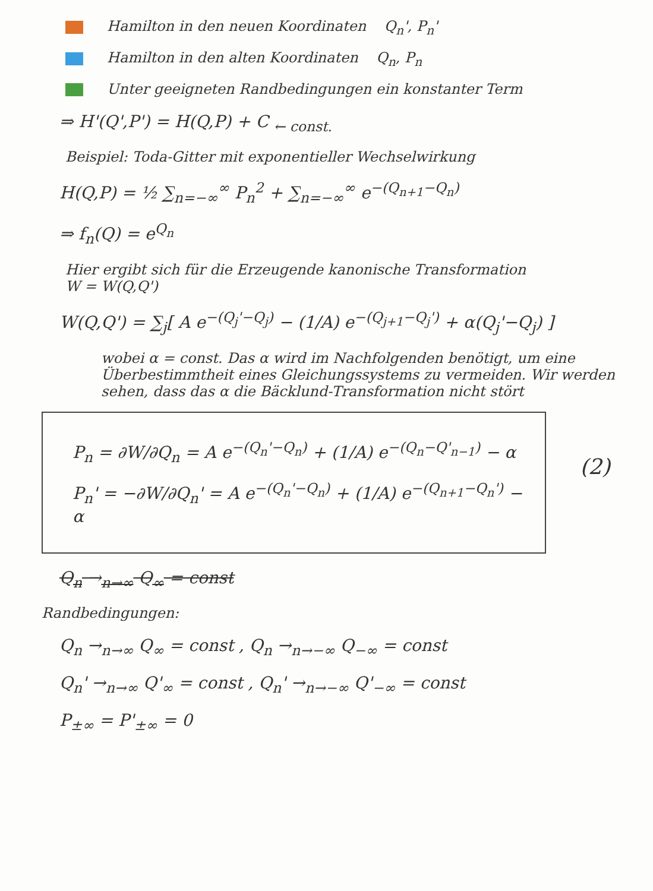Hamilton in den neuen Koordinaten Q<sub>n</sub>', P<sub>n</sub>'
Hamilton in den alten Koordinaten Q<sub>n</sub>, P<sub>n</sub>
Unter geeigneten Randbedingungen ein konstanter Term
⇒ H'(Q',P') = H(Q,P) + C <sub>← const.</sub>
Beispiel: Toda-Gitter mit exponentieller Wechselwirkung
H(Q,P) = ½ ∑<sub>n=−∞</sub><sup>∞</sup> P<sub>n</sub><sup>2</sup> + ∑<sub>n=−∞</sub><sup>∞</sup> e<sup>−(Q<sub>n+1</sub>−Q<sub>n</sub>)</sup>
⇒ f<sub>n</sub>(Q) = e<sup>Q<sub>n</sub></sup>
Hier ergibt sich für die Erzeugende kanonische Transformation
W = W(Q,Q')
W(Q,Q') = ∑<sub>j</sub>[ A e<sup>−(Q<sub>j</sub>'−Q<sub>j</sub>)</sup> − (1/A) e<sup>−(Q<sub>j+1</sub>−Q<sub>j</sub>')</sup> + α(Q<sub>j</sub>'−Q<sub>j</sub>) ]
wobei α = const. Das α wird im Nachfolgenden benötigt, um eine Überbestimmtheit eines Gleichungssystems zu vermeiden. Wir werden sehen, dass das α die Bäcklund-Transformation nicht stört
P<sub>n</sub> = ∂W/∂Q<sub>n</sub> = A e<sup>−(Q<sub>n</sub>'−Q<sub>n</sub>)</sup> + (1/A) e<sup>−(Q<sub>n</sub>−Q'<sub>n−1</sub>)</sup> − α
P<sub>n</sub>' = −∂W/∂Q<sub>n</sub>' = A e<sup>−(Q<sub>n</sub>'−Q<sub>n</sub>)</sup> + (1/A) e<sup>−(Q<sub>n+1</sub>−Q<sub>n</sub>')</sup> − α
(2)
Q<sub>n</sub> →<sub>n→∞</sub> Q<sub>∞</sub> = const
Randbedingungen:
Q<sub>n</sub> →<sub>n→∞</sub> Q<sub>∞</sub> = const , Q<sub>n</sub> →<sub>n→−∞</sub> Q<sub>−∞</sub> = const
Q<sub>n</sub>' →<sub>n→∞</sub> Q'<sub>∞</sub> = const , Q<sub>n</sub>' →<sub>n→−∞</sub> Q'<sub>−∞</sub> = const
P<sub>±∞</sub> = P'<sub>±∞</sub> = 0